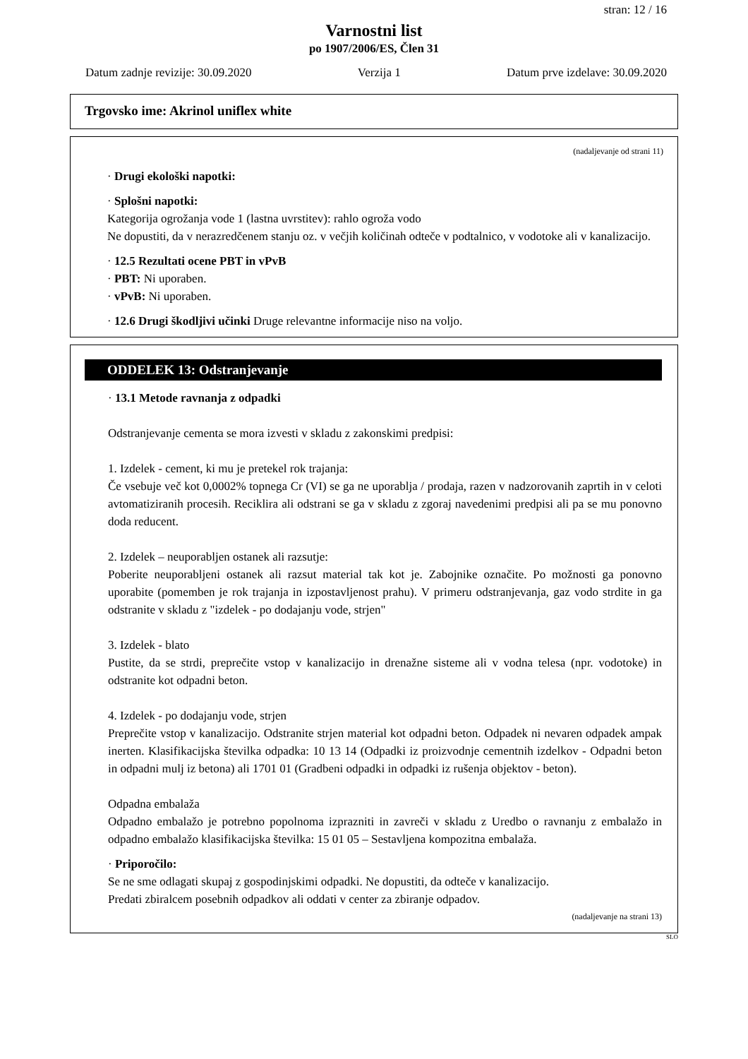stran: 12 / 16
Varnostni list
po 1907/2006/ES, Člen 31
Datum zadnje revizije: 30.09.2020 Verzija 1 Datum prve izdelave: 30.09.2020
Trgovsko ime: Akrinol uniflex white
(nadaljevanje od strani 11)
· Drugi ekološki napotki:
· Splošni napotki:
Kategorija ogrožanja vode 1 (lastna uvrstitev): rahlo ogroža vodo
Ne dopustiti, da v nerazredčenem stanju oz. v večjih količinah odteče v podtalnico, v vodotoke ali v kanalizacijo.
· 12.5 Rezultati ocene PBT in vPvB
· PBT: Ni uporaben.
· vPvB: Ni uporaben.
· 12.6 Drugi škodljivi učinki Druge relevantne informacije niso na voljo.
ODDELEK 13: Odstranjevanje
· 13.1 Metode ravnanja z odpadki
Odstranjevanje cementa se mora izvesti v skladu z zakonskimi predpisi:
1. Izdelek - cement, ki mu je pretekel rok trajanja:
Če vsebuje več kot 0,0002% topnega Cr (VI) se ga ne uporablja / prodaja, razen v nadzorovanih zaprtih in v celoti avtomatiziranih procesih. Reciklira ali odstrani se ga v skladu z zgoraj navedenimi predpisi ali pa se mu ponovno doda reducent.
2. Izdelek – neuporabljen ostanek ali razsutje:
Poberite neuporabljeni ostanek ali razsut material tak kot je. Zabojnike označite. Po možnosti ga ponovno uporabite (pomemben je rok trajanja in izpostavljenost prahu). V primeru odstranjevanja, gaz vodo strdite in ga odstranite v skladu z "izdelek - po dodajanju vode, strjen"
3. Izdelek - blato
Pustite, da se strdi, preprečite vstop v kanalizacijo in drenažne sisteme ali v vodna telesa (npr. vodotoke) in odstranite kot odpadni beton.
4. Izdelek - po dodajanju vode, strjen
Preprečite vstop v kanalizacijo. Odstranite strjen material kot odpadni beton. Odpadek ni nevaren odpadek ampak inerten. Klasifikacijska številka odpadka: 10 13 14 (Odpadki iz proizvodnje cementnih izdelkov - Odpadni beton in odpadni mulj iz betona) ali 1701 01 (Gradbeni odpadki in odpadki iz rušenja objektov - beton).
Odpadna embalaža
Odpadno embalažo je potrebno popolnoma izprazniti in zavreči v skladu z Uredbo o ravnanju z embalažo in odpadno embalažo klasifikacijska številka: 15 01 05 – Sestavljena kompozitna embalaža.
· Priporočilo:
Se ne sme odlagati skupaj z gospodinjskimi odpadki. Ne dopustiti, da odteče v kanalizacijo.
Predati zbiralcem posebnih odpadkov ali oddati v center za zbiranje odpadov.
(nadaljevanje na strani 13)
SLO